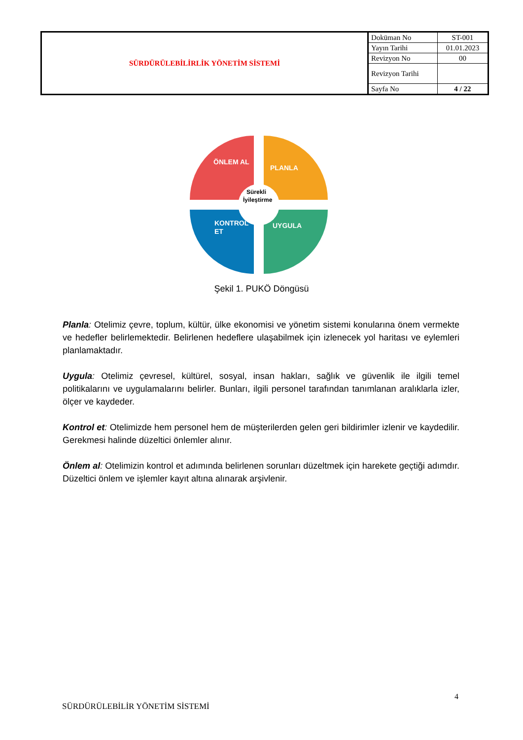| SÜRDÜRÜLEBİLİRLİK YÖNETİM SİSTEMİ | Doküman No | ST-001 |
| | Yayın Tarihi | 01.01.2023 |
| | Revizyon No | 00 |
| | Revizyon Tarihi | |
| | Sayfa No | 4 / 22 |
ÖNLEM AL
PLANLA
KONTROL
ET
UYGULA
Sürekli
İyileştirme
Şekil 1. PUKÖ Döngüsü
Planla: Otelimiz çevre, toplum, kültür, ülke ekonomisi ve yönetim sistemi konularına önem vermekte ve hedefler belirlemektedir. Belirlenen hedeflere ulaşabilmek için izlenecek yol haritası ve eylemleri planlamaktadır.
Uygula: Otelimiz çevresel, kültürel, sosyal, insan hakları, sağlık ve güvenlik ile ilgili temel politikalarını ve uygulamalarını belirler. Bunları, ilgili personel tarafından tanımlanan aralıklarla izler, ölçer ve kaydeder.
Kontrol et: Otelimizde hem personel hem de müşterilerden gelen geri bildirimler izlenir ve kaydedilir. Gerekmesi halinde düzeltici önlemler alınır.
Önlem al: Otelimizin kontrol et adımında belirlenen sorunları düzeltmek için harekete geçtiği adımdır. Düzeltici önlem ve işlemler kayıt altına alınarak arşivlenir.
4
SÜRDÜRÜLEBİLİR YÖNETİM SİSTEMİ